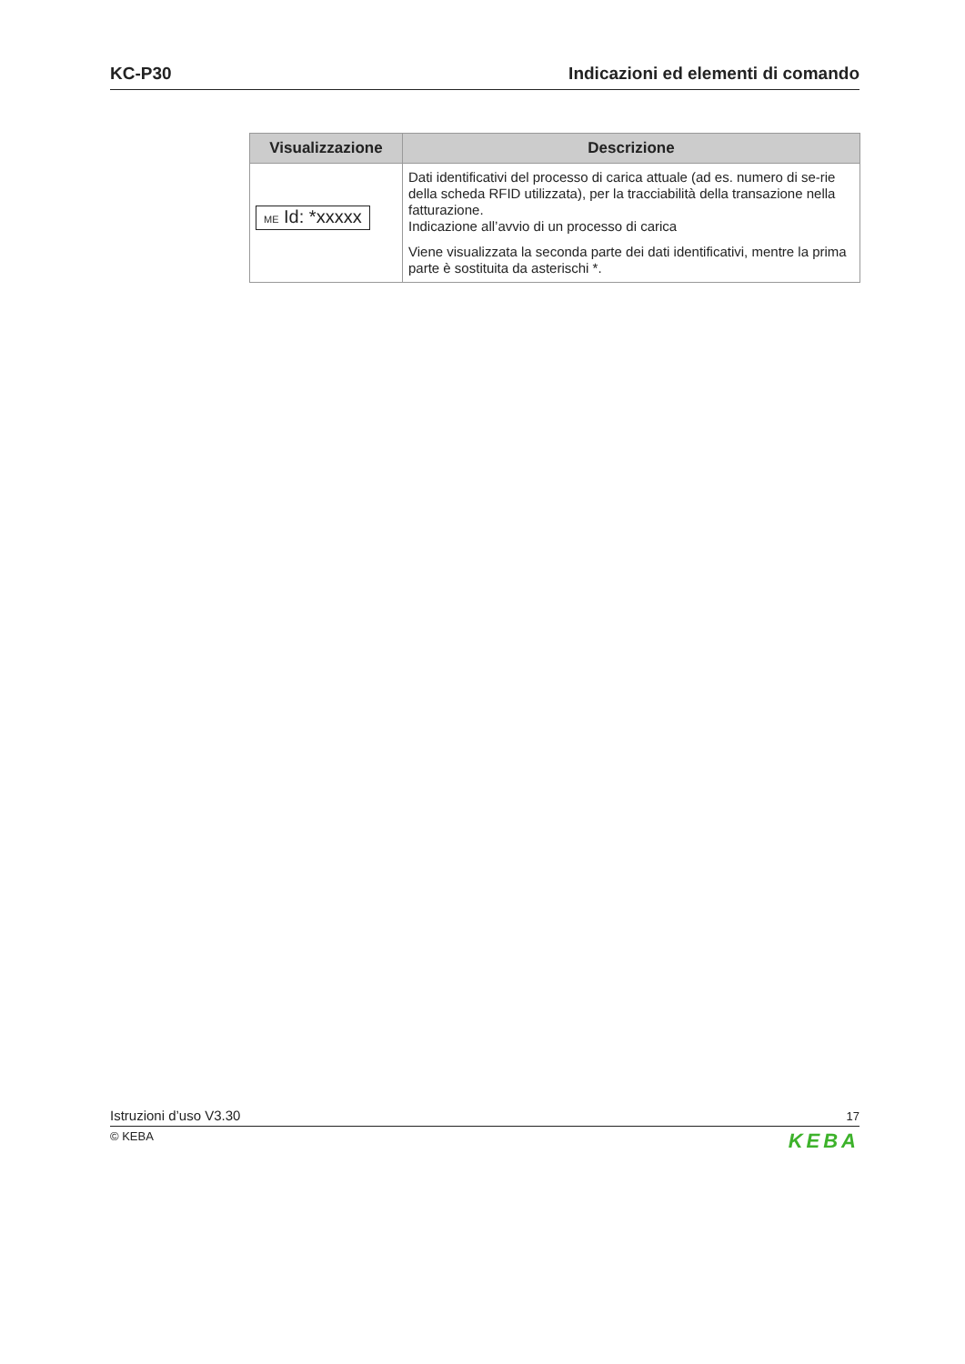KC-P30 Indicazioni ed elementi di comando
| Visualizzazione | Descrizione |
| --- | --- |
| ME Id: *xxxxx | Dati identificativi del processo di carica attuale (ad es. numero di se-rie della scheda RFID utilizzata), per la tracciabilità della transazione nella fatturazione. Indicazione all’avvio di un processo di carica Viene visualizzata la seconda parte dei dati identificativi, mentre la prima parte è sostituita da asterischi *. |
Istruzioni d’uso V3.30 17
© KEBA KEBA